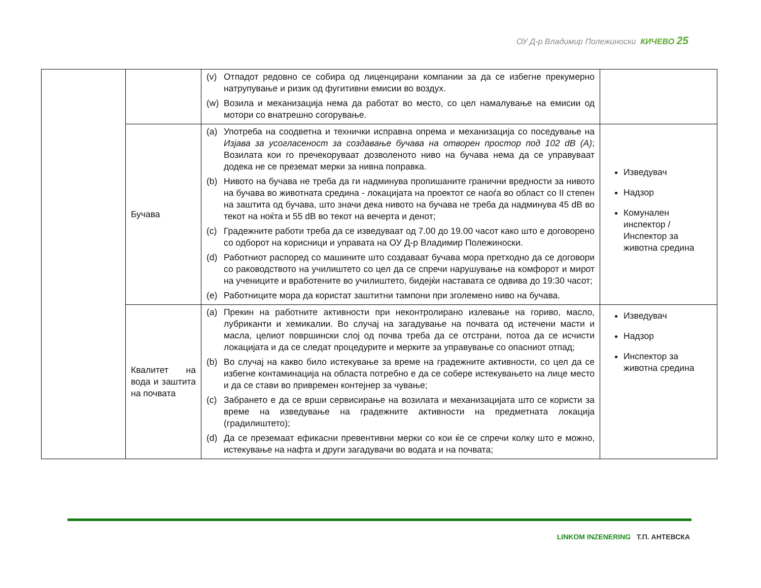ОУ Д-р Владимир Полежиноски КИЧЕВО 25
| | | (v) Отпадот редовно се собира од лиценцирани компании за да се избегне прекумерно натрупување и ризик од фугитивни емисии во воздух. (w) Возила и механизација нема да работат во место, со цел намалување на емисии од мотори со внатрешно согорување. | |
| | Бучава | (a) Употреба на соодветна и технички исправна опрема и механизација со поседување на Изјава за усогласеност за создавање бучава на отворен простор под 102 dB (A) ; Возилата кои го пречекоруваат дозволеното ниво на бучава нема да се управуваат додека не се преземат мерки за нивна поправка. (b) Нивото на бучава не треба да ги надминува пропишаните гранични вредности за нивото на бучава во животната средина - локацијата на проектот се наоѓа во област со II степен на заштита од бучава, што значи дека нивото на бучава не треба да надминува 45 dB во текот на ноќта и 55 dB во текот на вечерта и денот; (c) Градежните работи треба да се изведуваат од 7.00 до 19.00 часот како што е договорено со одборот на корисници и управата на ОУ Д-р Владимир Полежиноски. (d) Работниот распоред со машините што создаваат бучава мора претходно да се договори со раководството на училиштето со цел да се спречи нарушување на комфорот и мирот на учениците и вработените во училиштето, бидејќи наставата се одвива до 19:30 часот; (e) Работниците мора да користат заштитни тампони при зголемено ниво на бучава. | Изведувач Надзор Комунален инспектор / Инспектор за животна средина |
| | Квалитет на вода и заштита на почвата | (a) Прекин на работните активности при неконтролирано излевање на гориво, масло, лубриканти и хемикалии. Во случај на загадување на почвата од истечени масти и масла, целиот површински слој од почва треба да се отстрани, потоа да се исчисти локацијата и да се следат процедурите и мерките за управување со опасниот отпад; (b) Во случај на какво било истекување за време на градежните активности, со цел да се избегне контаминација на областа потребно е да се собере истекувањето на лице место и да се стави во привремен контејнер за чување; (c) Забрането е да се врши сервисирање на возилата и механизацијата што се користи за време на изведување на градежните активности на предметната локација (градилиштето); (d) Да се преземаат ефикасни превентивни мерки со кои ќе се спречи колку што е можно, истекување на нафта и други загадувачи во водата и на почвата; | Изведувач Надзор Инспектор за животна средина |
LINKOM INZENERING Т.П. АНТЕВСКА